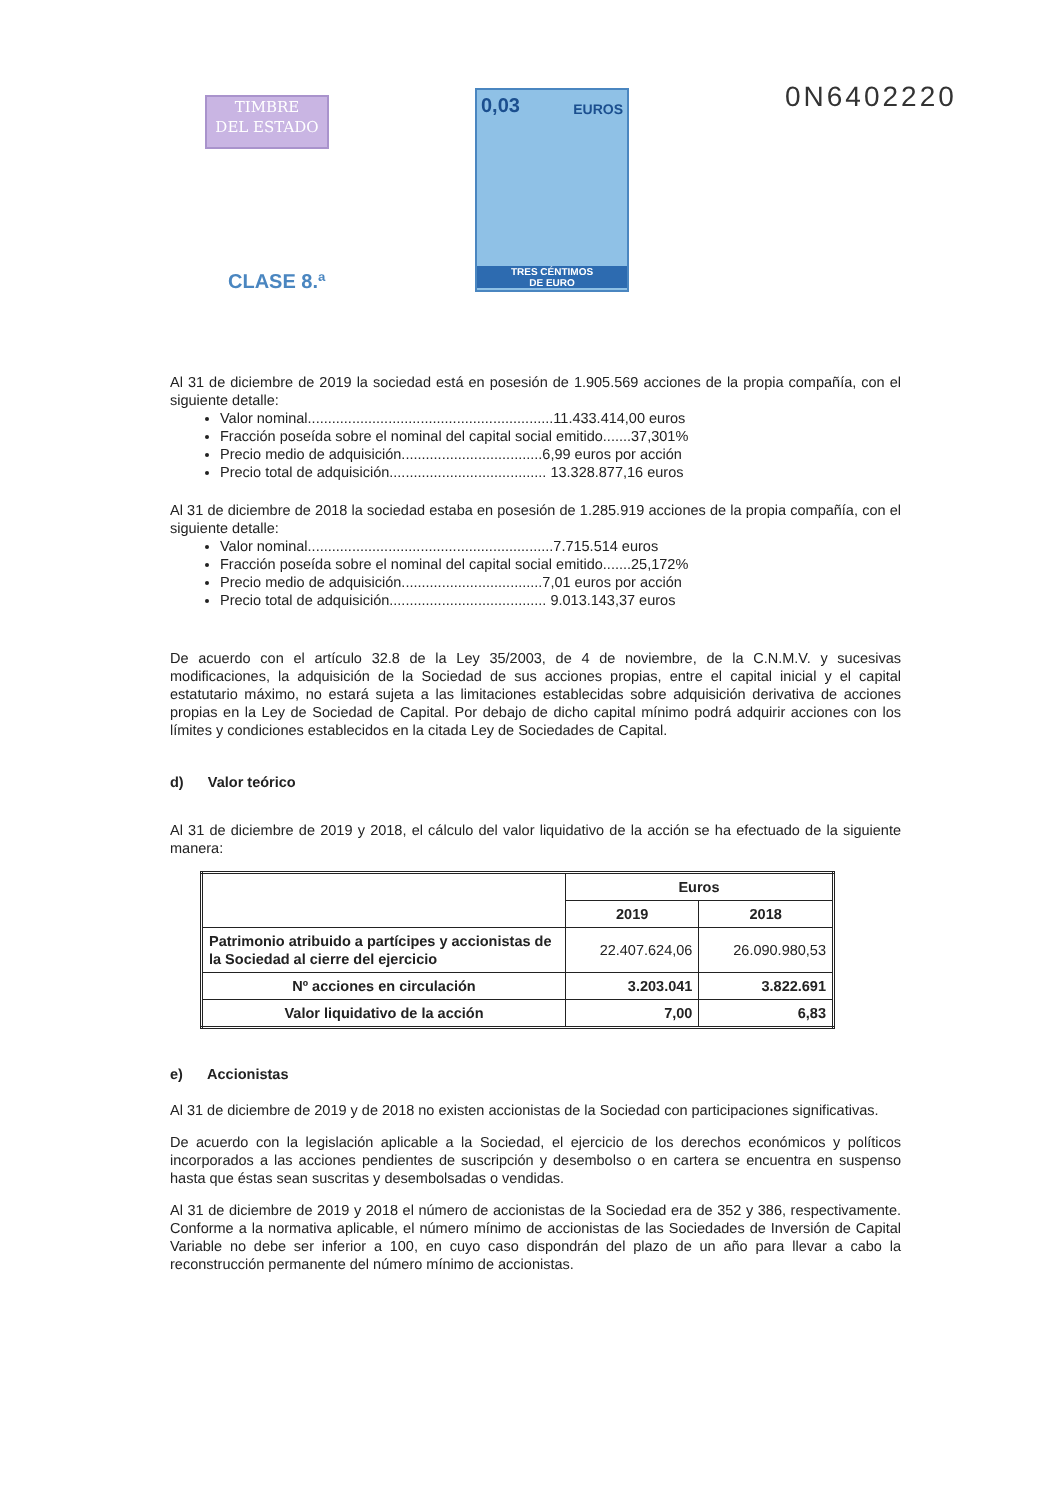TIMBRE
DEL ESTADO
0,03 EUROS
TRES CÉNTIMOS
DE EURO
0N6402220
CLASE 8.ª
Al 31 de diciembre de 2019 la sociedad está en posesión de 1.905.569 acciones de la propia compañía, con el siguiente detalle:
Valor nominal.............................................................11.433.414,00 euros
Fracción poseída sobre el nominal del capital social emitido.......37,301%
Precio medio de adquisición...................................6,99 euros por acción
Precio total de adquisición....................................... 13.328.877,16 euros
Al 31 de diciembre de 2018 la sociedad estaba en posesión de 1.285.919 acciones de la propia compañía, con el siguiente detalle:
Valor nominal.............................................................7.715.514 euros
Fracción poseída sobre el nominal del capital social emitido.......25,172%
Precio medio de adquisición...................................7,01 euros por acción
Precio total de adquisición....................................... 9.013.143,37 euros
De acuerdo con el artículo 32.8 de la Ley 35/2003, de 4 de noviembre, de la C.N.M.V. y sucesivas modificaciones, la adquisición de la Sociedad de sus acciones propias, entre el capital inicial y el capital estatutario máximo, no estará sujeta a las limitaciones establecidas sobre adquisición derivativa de acciones propias en la Ley de Sociedad de Capital. Por debajo de dicho capital mínimo podrá adquirir acciones con los límites y condiciones establecidos en la citada Ley de Sociedades de Capital.
d) Valor teórico
Al 31 de diciembre de 2019 y 2018, el cálculo del valor liquidativo de la acción se ha efectuado de la siguiente manera:
| | Euros | |
| --- | --- | --- |
| | 2019 | 2018 |
| Patrimonio atribuido a partícipes y accionistas de la Sociedad al cierre del ejercicio | 22.407.624,06 | 26.090.980,53 |
| Nº acciones en circulación | 3.203.041 | 3.822.691 |
| Valor liquidativo de la acción | 7,00 | 6,83 |
e) Accionistas
Al 31 de diciembre de 2019 y de 2018 no existen accionistas de la Sociedad con participaciones significativas.
De acuerdo con la legislación aplicable a la Sociedad, el ejercicio de los derechos económicos y políticos incorporados a las acciones pendientes de suscripción y desembolso o en cartera se encuentra en suspenso hasta que éstas sean suscritas y desembolsadas o vendidas.
Al 31 de diciembre de 2019 y 2018 el número de accionistas de la Sociedad era de 352 y 386, respectivamente. Conforme a la normativa aplicable, el número mínimo de accionistas de las Sociedades de Inversión de Capital Variable no debe ser inferior a 100, en cuyo caso dispondrán del plazo de un año para llevar a cabo la reconstrucción permanente del número mínimo de accionistas.